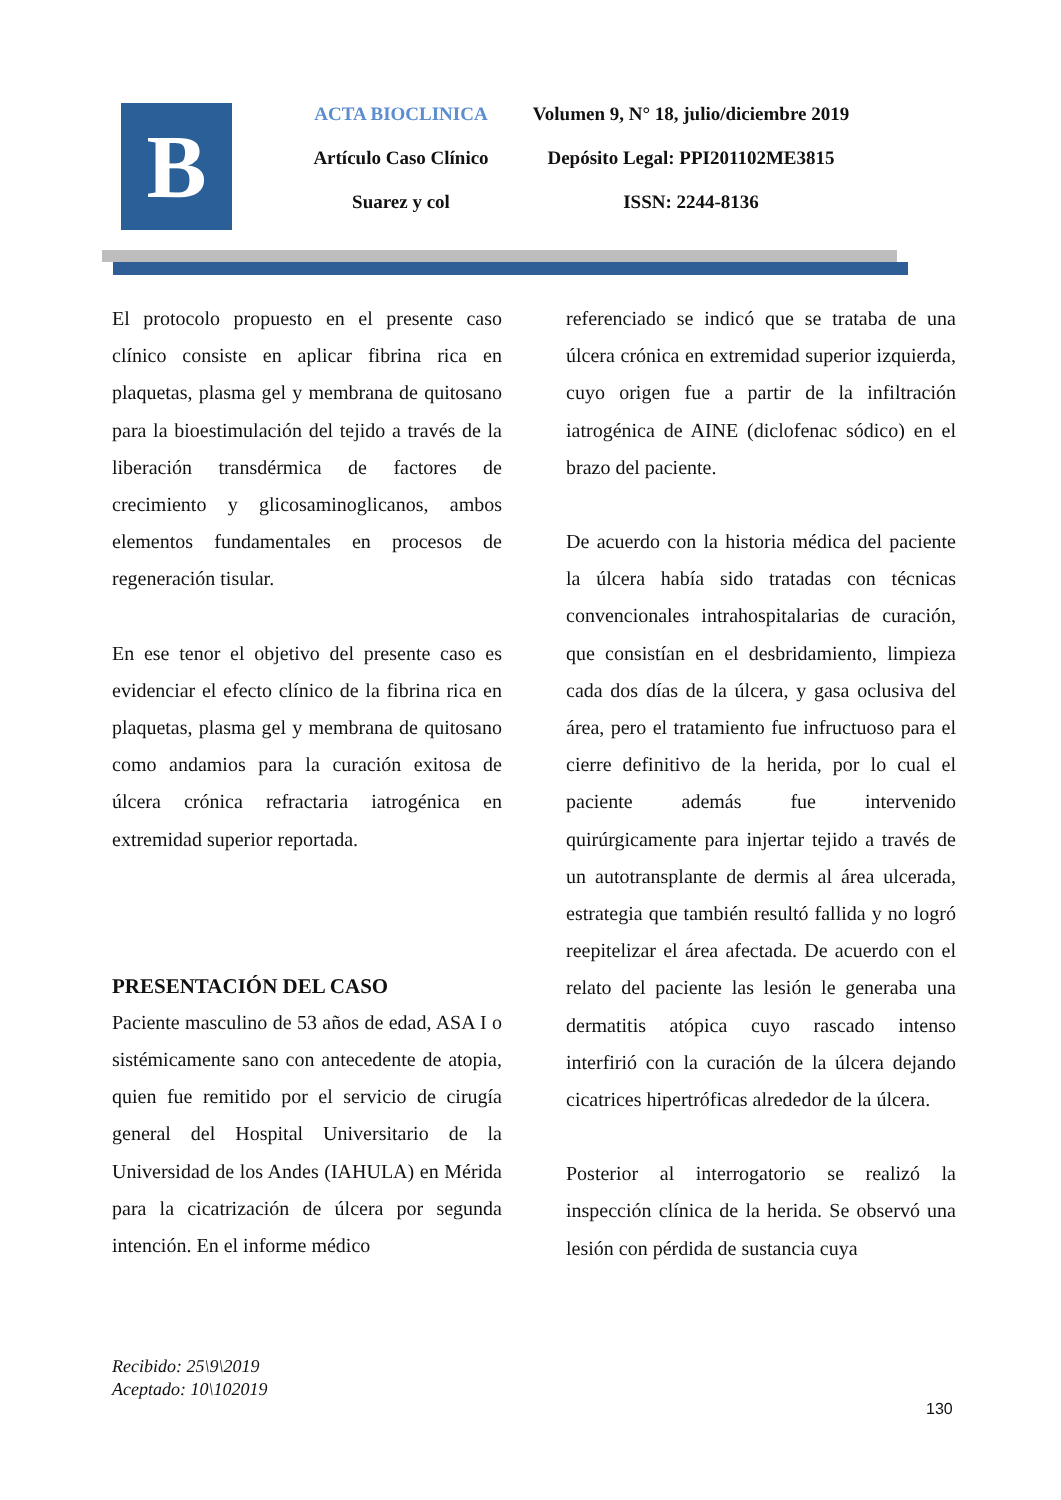B
ACTA BIOCLINICA
Artículo Caso Clínico
Suarez y col
Volumen 9, N° 18, julio/diciembre 2019
Depósito Legal: PPI201102ME3815
ISSN: 2244-8136
El protocolo propuesto en el presente caso clínico consiste en aplicar fibrina rica en plaquetas, plasma gel y membrana de quitosano para la bioestimulación del tejido a través de la liberación transdérmica de factores de crecimiento y glicosaminoglicanos, ambos elementos fundamentales en procesos de regeneración tisular.
En ese tenor el objetivo del presente caso es evidenciar el efecto clínico de la fibrina rica en plaquetas, plasma gel y membrana de quitosano como andamios para la curación exitosa de úlcera crónica refractaria iatrogénica en extremidad superior reportada.
PRESENTACIÓN DEL CASO
Paciente masculino de 53 años de edad, ASA I o sistémicamente sano con antecedente de atopia, quien fue remitido por el servicio de cirugía general del Hospital Universitario de la Universidad de los Andes (IAHULA) en Mérida para la cicatrización de úlcera por segunda intención. En el informe médico
referenciado se indicó que se trataba de una úlcera crónica en extremidad superior izquierda, cuyo origen fue a partir de la infiltración iatrogénica de AINE (diclofenac sódico) en el brazo del paciente.
De acuerdo con la historia médica del paciente la úlcera había sido tratadas con técnicas convencionales intrahospitalarias de curación, que consistían en el desbridamiento, limpieza cada dos días de la úlcera, y gasa oclusiva del área, pero el tratamiento fue infructuoso para el cierre definitivo de la herida, por lo cual el paciente además fue intervenido quirúrgicamente para injertar tejido a través de un autotransplante de dermis al área ulcerada, estrategia que también resultó fallida y no logró reepitelizar el área afectada. De acuerdo con el relato del paciente las lesión le generaba una dermatitis atópica cuyo rascado intenso interfirió con la curación de la úlcera dejando cicatrices hipertróficas alrededor de la úlcera.
Posterior al interrogatorio se realizó la inspección clínica de la herida. Se observó una lesión con pérdida de sustancia cuya
Recibido: 25\9\2019
Aceptado: 10\102019
130